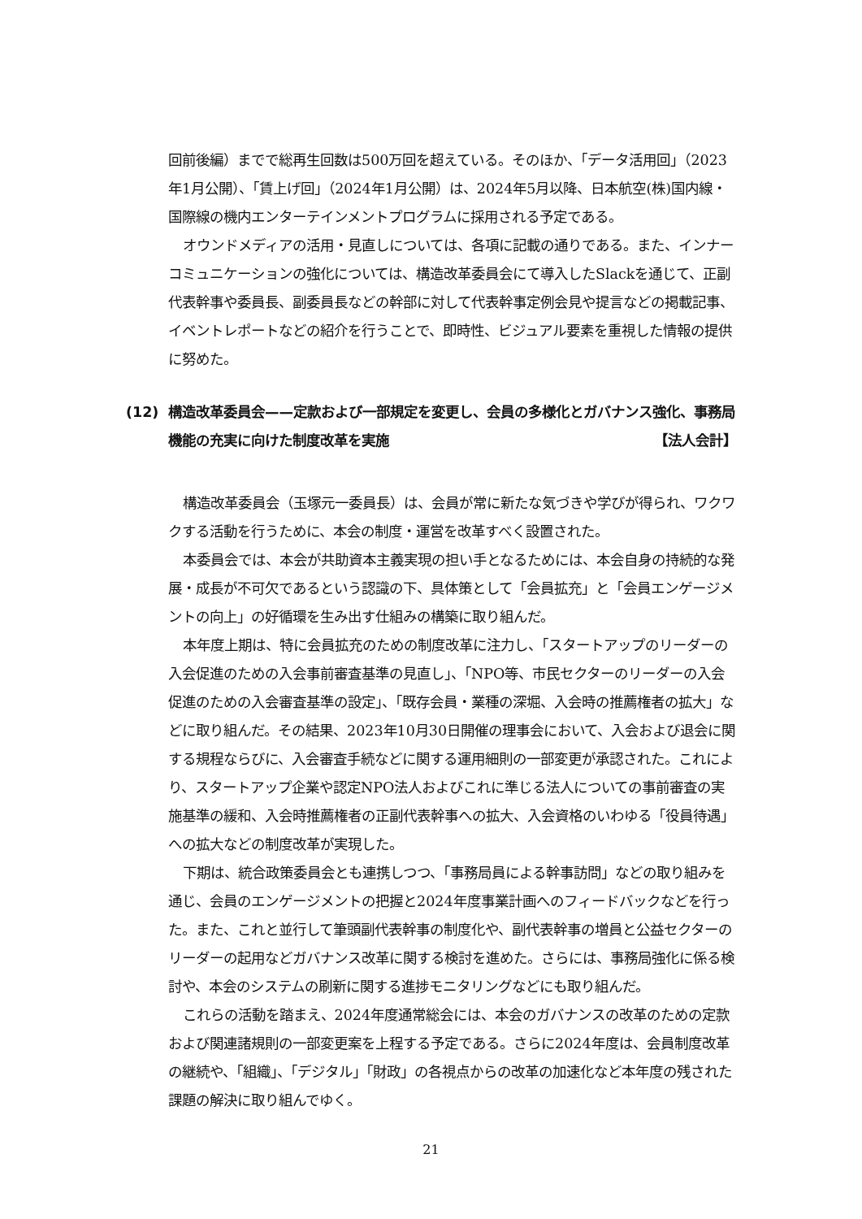回前後編）までで総再生回数は500万回を超えている。そのほか、「データ活用回」（2023年1月公開）、「賃上げ回」（2024年1月公開）は、2024年5月以降、日本航空(株)国内線・国際線の機内エンターテインメントプログラムに採用される予定である。
オウンドメディアの活用・見直しについては、各項に記載の通りである。また、インナーコミュニケーションの強化については、構造改革委員会にて導入したSlackを通じて、正副代表幹事や委員長、副委員長などの幹部に対して代表幹事定例会見や提言などの掲載記事、イベントレポートなどの紹介を行うことで、即時性、ビジュアル要素を重視した情報の提供に努めた。
(12) 構造改革委員会——定款および一部規定を変更し、会員の多様化とガバナンス強化、事務局機能の充実に向けた制度改革を実施 【法人会計】
構造改革委員会（玉塚元一委員長）は、会員が常に新たな気づきや学びが得られ、ワクワクする活動を行うために、本会の制度・運営を改革すべく設置された。
本委員会では、本会が共助資本主義実現の担い手となるためには、本会自身の持続的な発展・成長が不可欠であるという認識の下、具体策として「会員拡充」と「会員エンゲージメントの向上」の好循環を生み出す仕組みの構築に取り組んだ。
本年度上期は、特に会員拡充のための制度改革に注力し、「スタートアップのリーダーの入会促進のための入会事前審査基準の見直し」、「NPO等、市民セクターのリーダーの入会促進のための入会審査基準の設定」、「既存会員・業種の深堀、入会時の推薦権者の拡大」などに取り組んだ。その結果、2023年10月30日開催の理事会において、入会および退会に関する規程ならびに、入会審査手続などに関する運用細則の一部変更が承認された。これにより、スタートアップ企業や認定NPO法人およびこれに準じる法人についての事前審査の実施基準の緩和、入会時推薦権者の正副代表幹事への拡大、入会資格のいわゆる「役員待遇」への拡大などの制度改革が実現した。
下期は、統合政策委員会とも連携しつつ、「事務局員による幹事訪問」などの取り組みを通じ、会員のエンゲージメントの把握と2024年度事業計画へのフィードバックなどを行った。また、これと並行して筆頭副代表幹事の制度化や、副代表幹事の増員と公益セクターのリーダーの起用などガバナンス改革に関する検討を進めた。さらには、事務局強化に係る検討や、本会のシステムの刷新に関する進捗モニタリングなどにも取り組んだ。
これらの活動を踏まえ、2024年度通常総会には、本会のガバナンスの改革のための定款および関連諸規則の一部変更案を上程する予定である。さらに2024年度は、会員制度改革の継続や、「組織」、「デジタル」「財政」の各視点からの改革の加速化など本年度の残された課題の解決に取り組んでゆく。
21